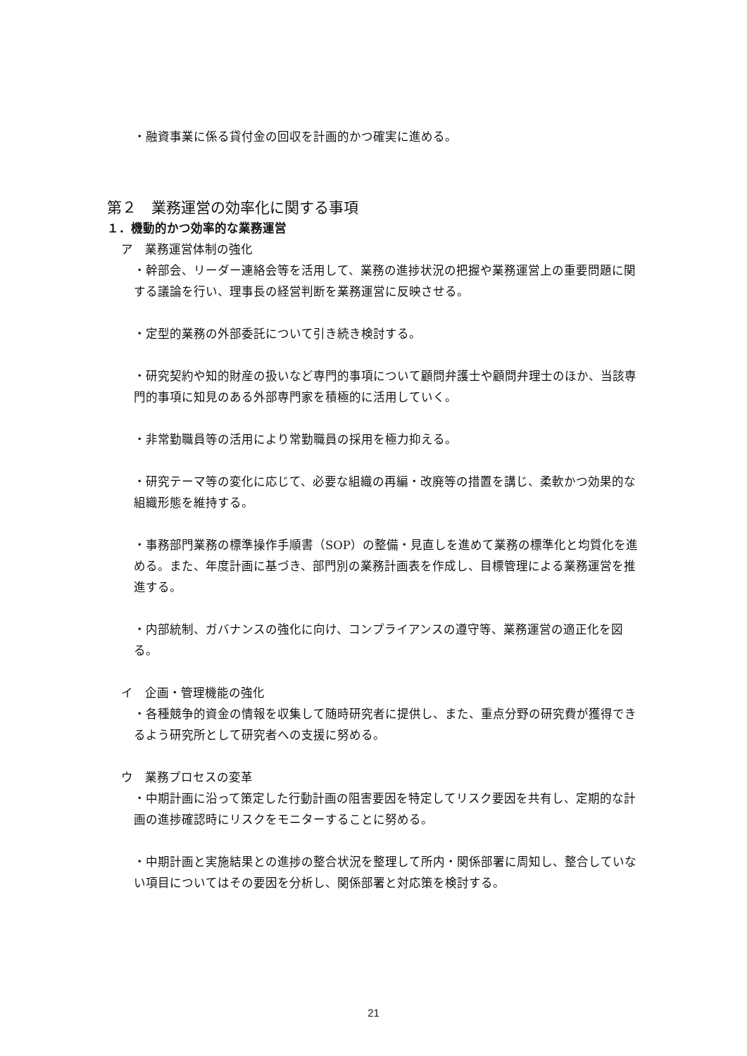・融資事業に係る貸付金の回収を計画的かつ確実に進める。
第２　業務運営の効率化に関する事項
１．機動的かつ効率的な業務運営
ア　業務運営体制の強化
・幹部会、リーダー連絡会等を活用して、業務の進捗状況の把握や業務運営上の重要問題に関する議論を行い、理事長の経営判断を業務運営に反映させる。
・定型的業務の外部委託について引き続き検討する。
・研究契約や知的財産の扱いなど専門的事項について顧問弁護士や顧問弁理士のほか、当該専門的事項に知見のある外部専門家を積極的に活用していく。
・非常勤職員等の活用により常勤職員の採用を極力抑える。
・研究テーマ等の変化に応じて、必要な組織の再編・改廃等の措置を講じ、柔軟かつ効果的な組織形態を維持する。
・事務部門業務の標準操作手順書（SOP）の整備・見直しを進めて業務の標準化と均質化を進める。また、年度計画に基づき、部門別の業務計画表を作成し、目標管理による業務運営を推進する。
・内部統制、ガバナンスの強化に向け、コンプライアンスの遵守等、業務運営の適正化を図る。
イ　企画・管理機能の強化
・各種競争的資金の情報を収集して随時研究者に提供し、また、重点分野の研究費が獲得できるよう研究所として研究者への支援に努める。
ウ　業務プロセスの変革
・中期計画に沿って策定した行動計画の阻害要因を特定してリスク要因を共有し、定期的な計画の進捗確認時にリスクをモニターすることに努める。
・中期計画と実施結果との進捗の整合状況を整理して所内・関係部署に周知し、整合していない項目についてはその要因を分析し、関係部署と対応策を検討する。
21